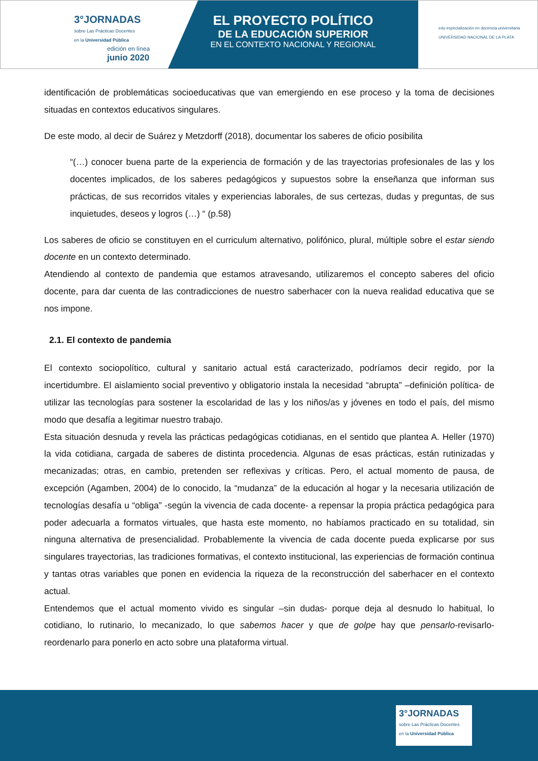3°JORNADAS
sobre Las Prácticas Docentes
en la Universidad Pública
edición en línea
junio 2020
EL PROYECTO POLÍTICO
DE LA EDUCACIÓN SUPERIOR
EN EL CONTEXTO NACIONAL Y REGIONAL
edu especialización en docencia universitaria
UNIVERSIDAD NACIONAL DE LA PLATA
identificación de problemáticas socioeducativas que van emergiendo en ese proceso y la toma de decisiones situadas en contextos educativos singulares.
De este modo, al decir de Suárez y Metzdorff (2018), documentar los saberes de oficio posibilita
“(…) conocer buena parte de la experiencia de formación y de las trayectorias profesionales de las y los docentes implicados, de los saberes pedagógicos y supuestos sobre la enseñanza que informan sus prácticas, de sus recorridos vitales y experiencias laborales, de sus certezas, dudas y preguntas, de sus inquietudes, deseos y logros (…) “ (p.58)
Los saberes de oficio se constituyen en el curriculum alternativo, polifónico, plural, múltiple sobre el estar siendo docente en un contexto determinado.
Atendiendo al contexto de pandemia que estamos atravesando, utilizaremos el concepto saberes del oficio docente, para dar cuenta de las contradicciones de nuestro saberhacer con la nueva realidad educativa que se nos impone.
2.1. El contexto de pandemia
El contexto sociopolítico, cultural y sanitario actual está caracterizado, podríamos decir regido, por la incertidumbre. El aislamiento social preventivo y obligatorio instala la necesidad “abrupta” –definición política- de utilizar las tecnologías para sostener la escolaridad de las y los niños/as y jóvenes en todo el país, del mismo modo que desafía a legitimar nuestro trabajo.
Esta situación desnuda y revela las prácticas pedagógicas cotidianas, en el sentido que plantea A. Heller (1970) la vida cotidiana, cargada de saberes de distinta procedencia. Algunas de esas prácticas, están rutinizadas y mecanizadas; otras, en cambio, pretenden ser reflexivas y críticas. Pero, el actual momento de pausa, de excepción (Agamben, 2004) de lo conocido, la “mudanza” de la educación al hogar y la necesaria utilización de tecnologías desafía u “obliga” -según la vivencia de cada docente- a repensar la propia práctica pedagógica para poder adecuarla a formatos virtuales, que hasta este momento, no habíamos practicado en su totalidad, sin ninguna alternativa de presencialidad. Probablemente la vivencia de cada docente pueda explicarse por sus singulares trayectorias, las tradiciones formativas, el contexto institucional, las experiencias de formación continua y tantas otras variables que ponen en evidencia la riqueza de la reconstrucción del saberhacer en el contexto actual.
Entendemos que el actual momento vivido es singular –sin dudas- porque deja al desnudo lo habitual, lo cotidiano, lo rutinario, lo mecanizado, lo que sabemos hacer y que de golpe hay que pensarlo-revisarlo-reordenarlo para ponerlo en acto sobre una plataforma virtual.
3°JORNADAS
sobre Las Prácticas Docentes
en la Universidad Pública